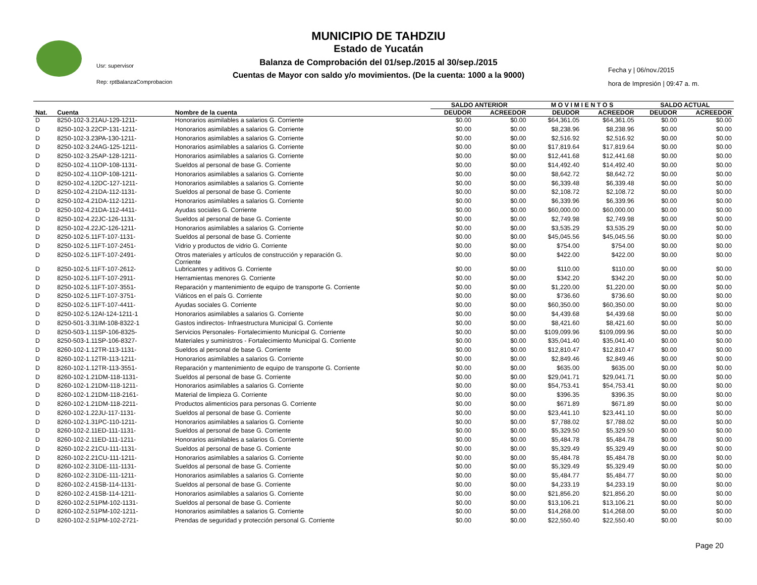MUNICIPIO DE TAHDZIU
Estado de Yucatán
Balanza de Comprobación del 01/sep./2015 al 30/sep./2015
Cuentas de Mayor con saldo y/o movimientos. (De la cuenta: 1000 a la 9000)
Usr: supervisor
Rep: rptBalanzaComprobacion
Fecha y | 06/nov./2015
hora de Impresión | 09:47 a. m.
| | | | SALDO ANTERIOR | | M O V I M I E N T O S | | SALDO ACTUAL | |
| --- | --- | --- | --- | --- | --- | --- | --- | --- |
| Nat. | Cuenta | Nombre de la cuenta | DEUDOR | ACREEDOR | DEUDOR | ACREEDOR | DEUDOR | ACREEDOR |
| D | 8250-102-3.21AU-129-1211- | Honorarios asimilables a salarios G. Corriente | $0.00 | $0.00 | $64,361.05 | $64,361.05 | $0.00 | $0.00 |
| D | 8250-102-3.22CP-131-1211- | Honorarios asimilables a salarios G. Corriente | $0.00 | $0.00 | $8,238.96 | $8,238.96 | $0.00 | $0.00 |
| D | 8250-102-3.23PA-130-1211- | Honorarios asimilables a salarios G. Corriente | $0.00 | $0.00 | $2,516.92 | $2,516.92 | $0.00 | $0.00 |
| D | 8250-102-3.24AG-125-1211- | Honorarios asimilables a salarios G. Corriente | $0.00 | $0.00 | $17,819.64 | $17,819.64 | $0.00 | $0.00 |
| D | 8250-102-3.25AP-128-1211- | Honorarios asimilables a salarios G. Corriente | $0.00 | $0.00 | $12,441.68 | $12,441.68 | $0.00 | $0.00 |
| D | 8250-102-4.11OP-108-1131- | Sueldos al personal de base G. Corriente | $0.00 | $0.00 | $14,492.40 | $14,492.40 | $0.00 | $0.00 |
| D | 8250-102-4.11OP-108-1211- | Honorarios asimilables a salarios G. Corriente | $0.00 | $0.00 | $8,642.72 | $8,642.72 | $0.00 | $0.00 |
| D | 8250-102-4.12DC-127-1211- | Honorarios asimilables a salarios G. Corriente | $0.00 | $0.00 | $6,339.48 | $6,339.48 | $0.00 | $0.00 |
| D | 8250-102-4.21DA-112-1131- | Sueldos al personal de base G. Corriente | $0.00 | $0.00 | $2,108.72 | $2,108.72 | $0.00 | $0.00 |
| D | 8250-102-4.21DA-112-1211- | Honorarios asimilables a salarios G. Corriente | $0.00 | $0.00 | $6,339.96 | $6,339.96 | $0.00 | $0.00 |
| D | 8250-102-4.21DA-112-4411- | Ayudas sociales G. Corriente | $0.00 | $0.00 | $60,000.00 | $60,000.00 | $0.00 | $0.00 |
| D | 8250-102-4.22JC-126-1131- | Sueldos al personal de base G. Corriente | $0.00 | $0.00 | $2,749.98 | $2,749.98 | $0.00 | $0.00 |
| D | 8250-102-4.22JC-126-1211- | Honorarios asimilables a salarios G. Corriente | $0.00 | $0.00 | $3,535.29 | $3,535.29 | $0.00 | $0.00 |
| D | 8250-102-5.11FT-107-1131- | Sueldos al personal de base G. Corriente | $0.00 | $0.00 | $45,045.56 | $45,045.56 | $0.00 | $0.00 |
| D | 8250-102-5.11FT-107-2451- | Vidrio y productos de vidrio G. Corriente | $0.00 | $0.00 | $754.00 | $754.00 | $0.00 | $0.00 |
| D | 8250-102-5.11FT-107-2491- | Otros materiales y artículos de construcción y reparación G. Corriente | $0.00 | $0.00 | $422.00 | $422.00 | $0.00 | $0.00 |
| D | 8250-102-5.11FT-107-2612- | Lubricantes y aditivos G. Corriente | $0.00 | $0.00 | $110.00 | $110.00 | $0.00 | $0.00 |
| D | 8250-102-5.11FT-107-2911- | Herramientas menores G. Corriente | $0.00 | $0.00 | $342.20 | $342.20 | $0.00 | $0.00 |
| D | 8250-102-5.11FT-107-3551- | Reparación y mantenimiento de equipo de transporte G. Corriente | $0.00 | $0.00 | $1,220.00 | $1,220.00 | $0.00 | $0.00 |
| D | 8250-102-5.11FT-107-3751- | Viáticos en el país G. Corriente | $0.00 | $0.00 | $736.60 | $736.60 | $0.00 | $0.00 |
| D | 8250-102-5.11FT-107-4411- | Ayudas sociales G. Corriente | $0.00 | $0.00 | $60,350.00 | $60,350.00 | $0.00 | $0.00 |
| D | 8250-102-5.12AI-124-1211-1 | Honorarios asimilables a salarios G. Corriente | $0.00 | $0.00 | $4,439.68 | $4,439.68 | $0.00 | $0.00 |
| D | 8250-501-3.31IM-108-8322-1 | Gastos indirectos- Infraestructura Municipal G. Corriente | $0.00 | $0.00 | $8,421.60 | $8,421.60 | $0.00 | $0.00 |
| D | 8250-503-1.11SP-106-8325- | Servicios Personales- Fortalecimiento Municipal G. Corriente | $0.00 | $0.00 | $109,099.96 | $109,099.96 | $0.00 | $0.00 |
| D | 8250-503-1.11SP-106-8327- | Materiales y suministros - Fortalecimiento Municipal G. Corriente | $0.00 | $0.00 | $35,041.40 | $35,041.40 | $0.00 | $0.00 |
| D | 8260-102-1.12TR-113-1131- | Sueldos al personal de base G. Corriente | $0.00 | $0.00 | $12,810.47 | $12,810.47 | $0.00 | $0.00 |
| D | 8260-102-1.12TR-113-1211- | Honorarios asimilables a salarios G. Corriente | $0.00 | $0.00 | $2,849.46 | $2,849.46 | $0.00 | $0.00 |
| D | 8260-102-1.12TR-113-3551- | Reparación y mantenimiento de equipo de transporte G. Corriente | $0.00 | $0.00 | $635.00 | $635.00 | $0.00 | $0.00 |
| D | 8260-102-1.21DM-118-1131- | Sueldos al personal de base G. Corriente | $0.00 | $0.00 | $29,041.71 | $29,041.71 | $0.00 | $0.00 |
| D | 8260-102-1.21DM-118-1211- | Honorarios asimilables a salarios G. Corriente | $0.00 | $0.00 | $54,753.41 | $54,753.41 | $0.00 | $0.00 |
| D | 8260-102-1.21DM-118-2161- | Material de limpieza G. Corriente | $0.00 | $0.00 | $396.35 | $396.35 | $0.00 | $0.00 |
| D | 8260-102-1.21DM-118-2211- | Productos alimenticios para personas G. Corriente | $0.00 | $0.00 | $671.89 | $671.89 | $0.00 | $0.00 |
| D | 8260-102-1.22JU-117-1131- | Sueldos al personal de base G. Corriente | $0.00 | $0.00 | $23,441.10 | $23,441.10 | $0.00 | $0.00 |
| D | 8260-102-1.31PC-110-1211- | Honorarios asimilables a salarios G. Corriente | $0.00 | $0.00 | $7,788.02 | $7,788.02 | $0.00 | $0.00 |
| D | 8260-102-2.11ED-111-1131- | Sueldos al personal de base G. Corriente | $0.00 | $0.00 | $5,329.50 | $5,329.50 | $0.00 | $0.00 |
| D | 8260-102-2.11ED-111-1211- | Honorarios asimilables a salarios G. Corriente | $0.00 | $0.00 | $5,484.78 | $5,484.78 | $0.00 | $0.00 |
| D | 8260-102-2.21CU-111-1131- | Sueldos al personal de base G. Corriente | $0.00 | $0.00 | $5,329.49 | $5,329.49 | $0.00 | $0.00 |
| D | 8260-102-2.21CU-111-1211- | Honorarios asimilables a salarios G. Corriente | $0.00 | $0.00 | $5,484.78 | $5,484.78 | $0.00 | $0.00 |
| D | 8260-102-2.31DE-111-1131- | Sueldos al personal de base G. Corriente | $0.00 | $0.00 | $5,329.49 | $5,329.49 | $0.00 | $0.00 |
| D | 8260-102-2.31DE-111-1211- | Honorarios asimilables a salarios G. Corriente | $0.00 | $0.00 | $5,484.77 | $5,484.77 | $0.00 | $0.00 |
| D | 8260-102-2.41SB-114-1131- | Sueldos al personal de base G. Corriente | $0.00 | $0.00 | $4,233.19 | $4,233.19 | $0.00 | $0.00 |
| D | 8260-102-2.41SB-114-1211- | Honorarios asimilables a salarios G. Corriente | $0.00 | $0.00 | $21,856.20 | $21,856.20 | $0.00 | $0.00 |
| D | 8260-102-2.51PM-102-1131- | Sueldos al personal de base G. Corriente | $0.00 | $0.00 | $13,106.21 | $13,106.21 | $0.00 | $0.00 |
| D | 8260-102-2.51PM-102-1211- | Honorarios asimilables a salarios G. Corriente | $0.00 | $0.00 | $14,268.00 | $14,268.00 | $0.00 | $0.00 |
| D | 8260-102-2.51PM-102-2721- | Prendas de seguridad y protección personal G. Corriente | $0.00 | $0.00 | $22,550.40 | $22,550.40 | $0.00 | $0.00 |
Page 20